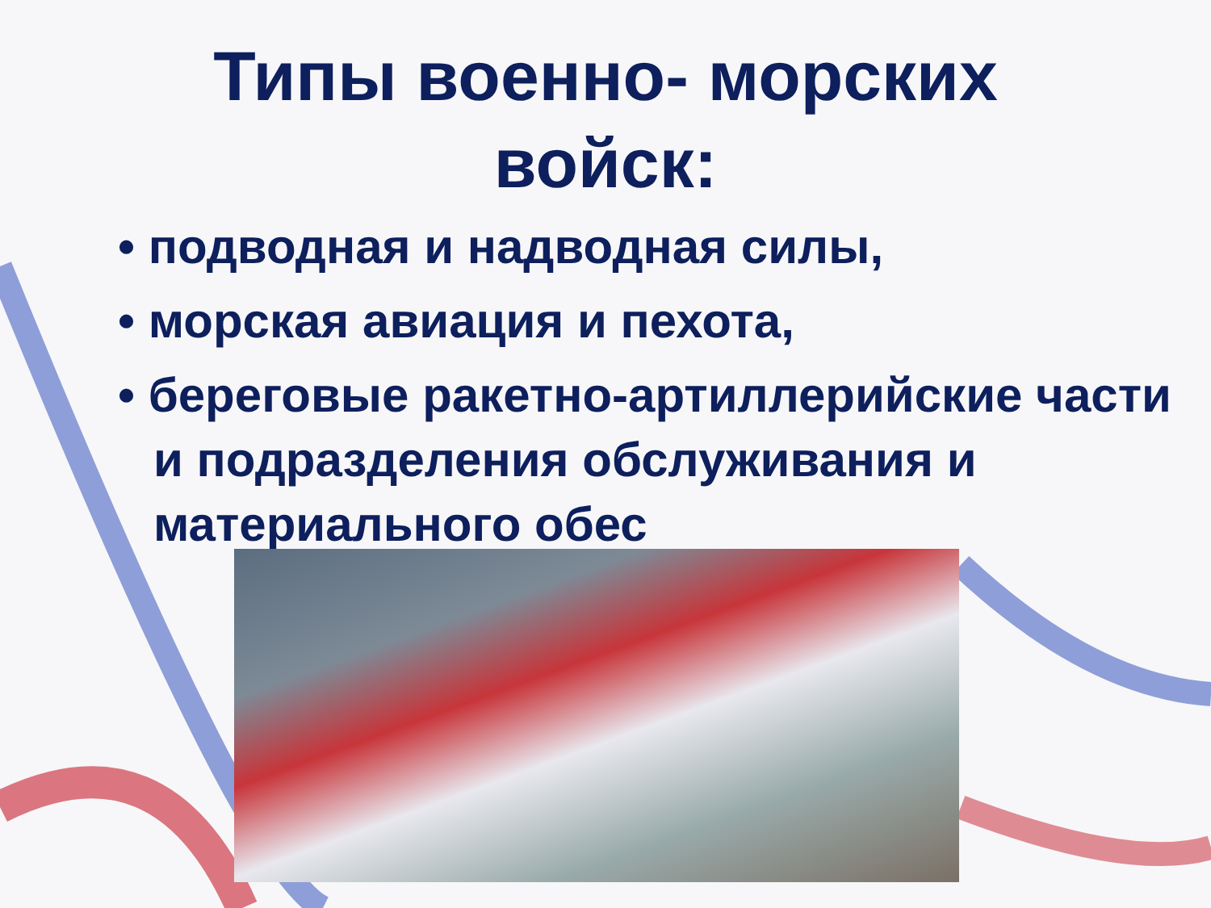Типы военно- морских
войск:
• подводная и надводная силы,
• морская авиация и пехота,
• береговые ракетно-артиллерийские части и подразделения обслуживания и материального обес